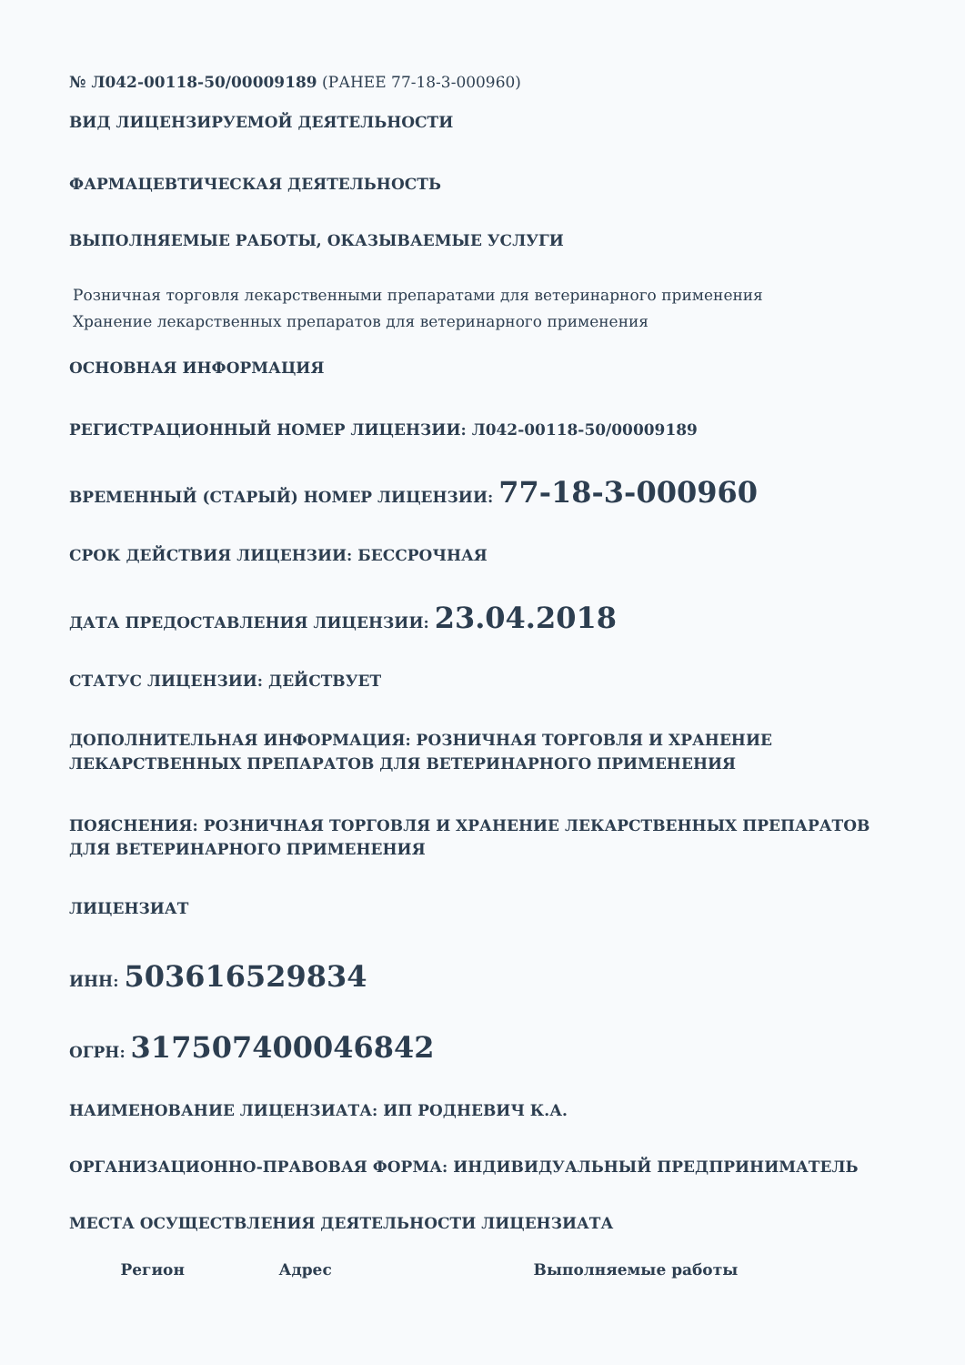№ Л042-00118-50/00009189 (РАНЕЕ 77-18-3-000960)
ВИД ЛИЦЕНЗИРУЕМОЙ ДЕЯТЕЛЬНОСТИ
ФАРМАЦЕВТИЧЕСКАЯ ДЕЯТЕЛЬНОСТЬ
ВЫПОЛНЯЕМЫЕ РАБОТЫ, ОКАЗЫВАЕМЫЕ УСЛУГИ
Розничная торговля лекарственными препаратами для ветеринарного применения
Хранение лекарственных препаратов для ветеринарного применения
ОСНОВНАЯ ИНФОРМАЦИЯ
РЕГИСТРАЦИОННЫЙ НОМЕР ЛИЦЕНЗИИ: Л042-00118-50/00009189
ВРЕМЕННЫЙ (СТАРЫЙ) НОМЕР ЛИЦЕНЗИИ: 77-18-3-000960
СРОК ДЕЙСТВИЯ ЛИЦЕНЗИИ: БЕССРОЧНАЯ
ДАТА ПРЕДОСТАВЛЕНИЯ ЛИЦЕНЗИИ: 23.04.2018
СТАТУС ЛИЦЕНЗИИ: ДЕЙСТВУЕТ
ДОПОЛНИТЕЛЬНАЯ ИНФОРМАЦИЯ: РОЗНИЧНАЯ ТОРГОВЛЯ И ХРАНЕНИЕ ЛЕКАРСТВЕННЫХ ПРЕПАРАТОВ ДЛЯ ВЕТЕРИНАРНОГО ПРИМЕНЕНИЯ
ПОЯСНЕНИЯ: РОЗНИЧНАЯ ТОРГОВЛЯ И ХРАНЕНИЕ ЛЕКАРСТВЕННЫХ ПРЕПАРАТОВ ДЛЯ ВЕТЕРИНАРНОГО ПРИМЕНЕНИЯ
ЛИЦЕНЗИАТ
ИНН: 503616529834
ОГРН: 317507400046842
НАИМЕНОВАНИЕ ЛИЦЕНЗИАТА: ИП РОДНЕВИЧ К.А.
ОРГАНИЗАЦИОННО-ПРАВОВАЯ ФОРМА: ИНДИВИДУАЛЬНЫЙ ПРЕДПРИНИМАТЕЛЬ
МЕСТА ОСУЩЕСТВЛЕНИЯ ДЕЯТЕЛЬНОСТИ ЛИЦЕНЗИАТА
| Регион | Адрес | Выполняемые работы |
| --- | --- | --- |